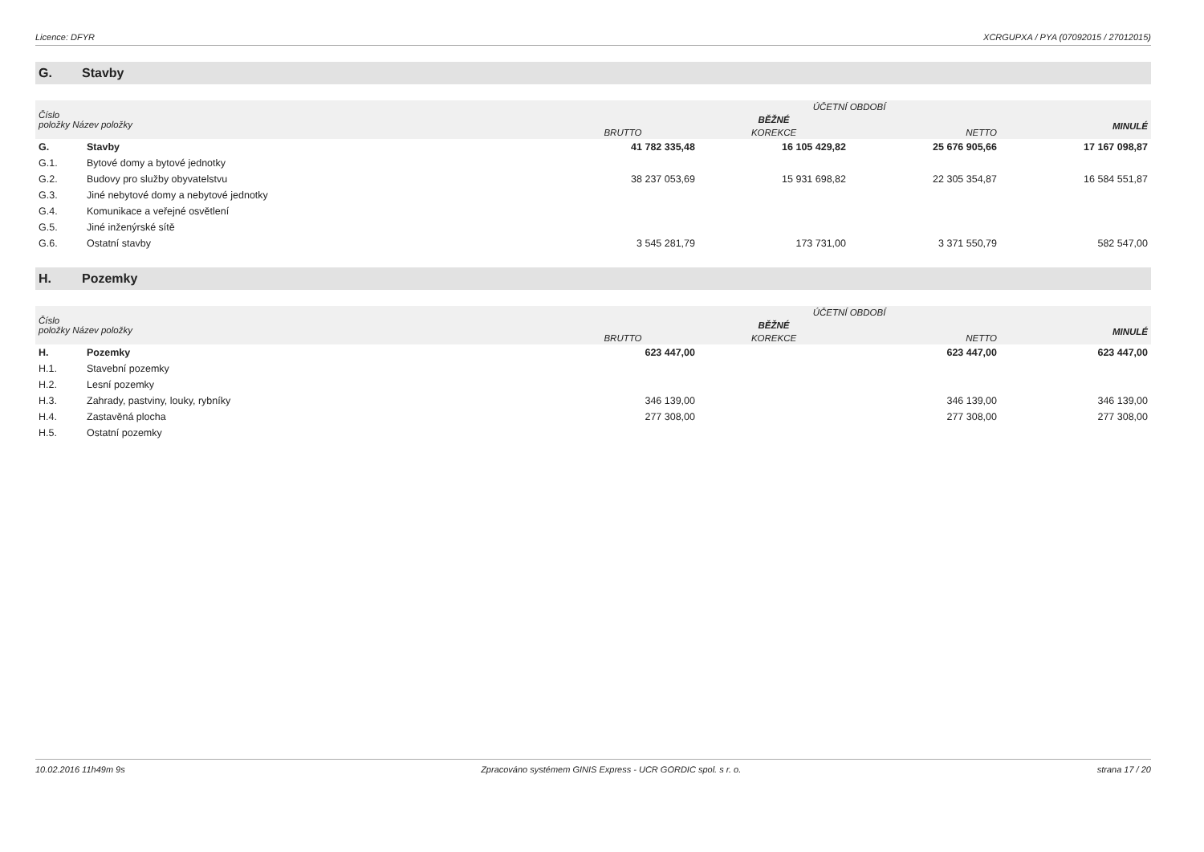Licence: DFYR XCRGUPXA / PYA (07092015 / 27012015)
G. Stavby
| Číslo položky Název položky | | ÚČETNÍ OBDOBÍ | | | |
| --- | --- | --- | --- | --- | --- |
| | | BĚŽNÉ | | | MINULÉ |
| | | BRUTTO | KOREKCE | NETTO | |
| G. | Stavby | 41 782 335,48 | 16 105 429,82 | 25 676 905,66 | 17 167 098,87 |
| G.1. | Bytové domy a bytové jednotky | | | | |
| G.2. | Budovy pro služby obyvatelstvu | 38 237 053,69 | 15 931 698,82 | 22 305 354,87 | 16 584 551,87 |
| G.3. | Jiné nebytové domy a nebytové jednotky | | | | |
| G.4. | Komunikace a veřejné osvětlení | | | | |
| G.5. | Jiné inženýrské sítě | | | | |
| G.6. | Ostatní stavby | 3 545 281,79 | 173 731,00 | 3 371 550,79 | 582 547,00 |
H. Pozemky
| Číslo položky Název položky | | ÚČETNÍ OBDOBÍ | | | |
| --- | --- | --- | --- | --- | --- |
| | | BĚŽNÉ | | | MINULÉ |
| | | BRUTTO | KOREKCE | NETTO | |
| H. | Pozemky | 623 447,00 | | 623 447,00 | 623 447,00 |
| H.1. | Stavební pozemky | | | | |
| H.2. | Lesní pozemky | | | | |
| H.3. | Zahrady, pastviny, louky, rybníky | 346 139,00 | | 346 139,00 | 346 139,00 |
| H.4. | Zastavěná plocha | 277 308,00 | | 277 308,00 | 277 308,00 |
| H.5. | Ostatní pozemky | | | | |
10.02.2016 11h49m 9s Zpracováno systémem GINIS Express - UCR GORDIC spol. s r. o. strana 17 / 20